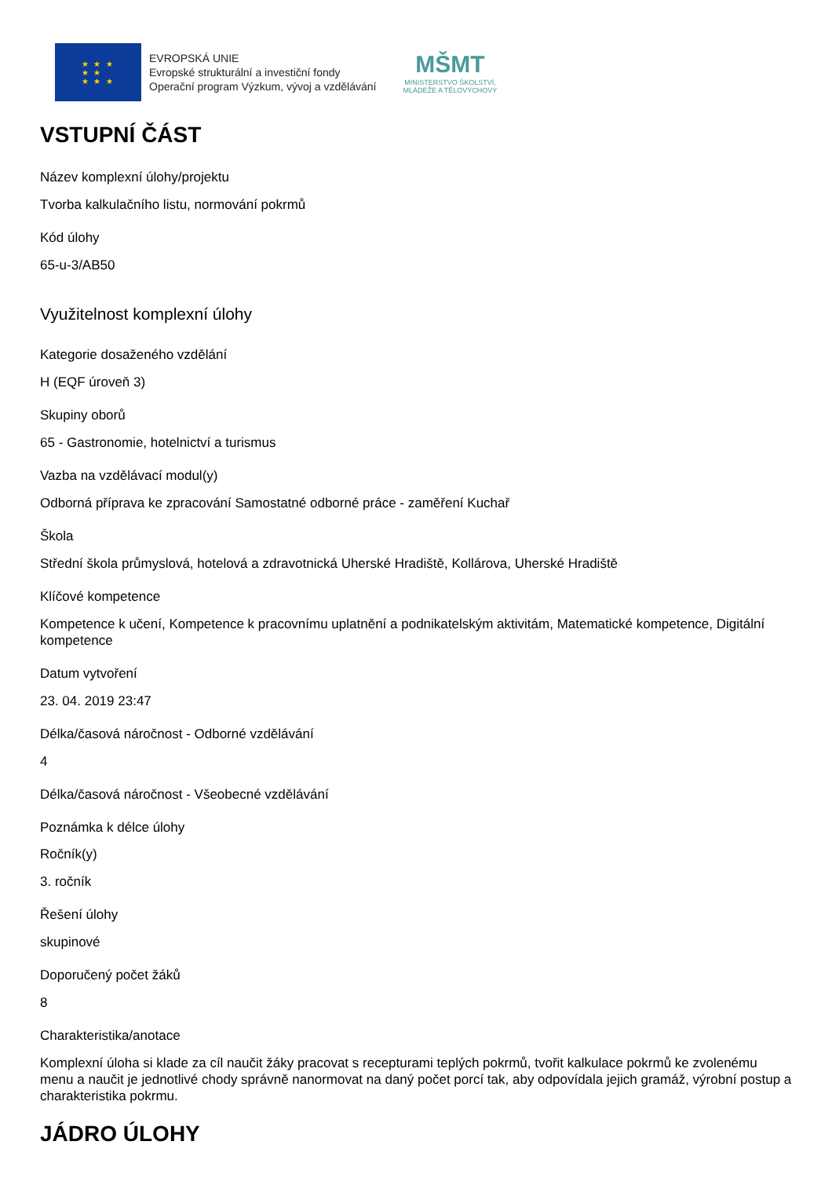★ ★ ★
★ ★
★ ★ ★
EVROPSKÁ UNIE
Evropské strukturální a investiční fondy
Operační program Výzkum, vývoj a vzdělávání
MŠMT
MINISTERSTVO ŠKOLSTVÍ,
MLÁDEŽE A TĚLOVÝCHOVY
VSTUPNÍ ČÁST
Název komplexní úlohy/projektu
Tvorba kalkulačního listu, normování pokrmů
Kód úlohy
65-u-3/AB50
Využitelnost komplexní úlohy
Kategorie dosaženého vzdělání
H (EQF úroveň 3)
Skupiny oborů
65 - Gastronomie, hotelnictví a turismus
Vazba na vzdělávací modul(y)
Odborná příprava ke zpracování Samostatné odborné práce - zaměření Kuchař
Škola
Střední škola průmyslová, hotelová a zdravotnická Uherské Hradiště, Kollárova, Uherské Hradiště
Klíčové kompetence
Kompetence k učení, Kompetence k pracovnímu uplatnění a podnikatelským aktivitám, Matematické kompetence, Digitální kompetence
Datum vytvoření
23. 04. 2019 23:47
Délka/časová náročnost - Odborné vzdělávání
4
Délka/časová náročnost - Všeobecné vzdělávání
Poznámka k délce úlohy
Ročník(y)
3. ročník
Řešení úlohy
skupinové
Doporučený počet žáků
8
Charakteristika/anotace
Komplexní úloha si klade za cíl naučit žáky pracovat s recepturami teplých pokrmů, tvořit kalkulace pokrmů ke zvolenému menu a naučit je jednotlivé chody správně nanormovat na daný počet porcí tak, aby odpovídala jejich gramáž, výrobní postup a charakteristika pokrmu.
JÁDRO ÚLOHY